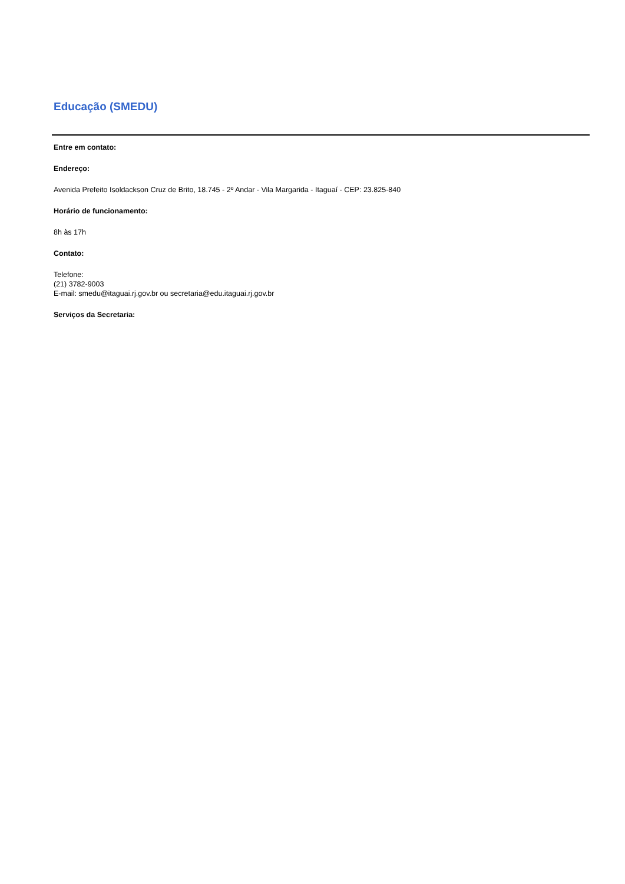Educação (SMEDU)
Entre em contato:
Endereço:
Avenida Prefeito Isoldackson Cruz de Brito, 18.745 - 2º Andar - Vila Margarida - Itaguaí - CEP: 23.825-840
Horário de funcionamento:
8h às 17h
Contato:
Telefone:
(21) 3782-9003
E-mail: smedu@itaguai.rj.gov.br ou secretaria@edu.itaguai.rj.gov.br
Serviços da Secretaria: